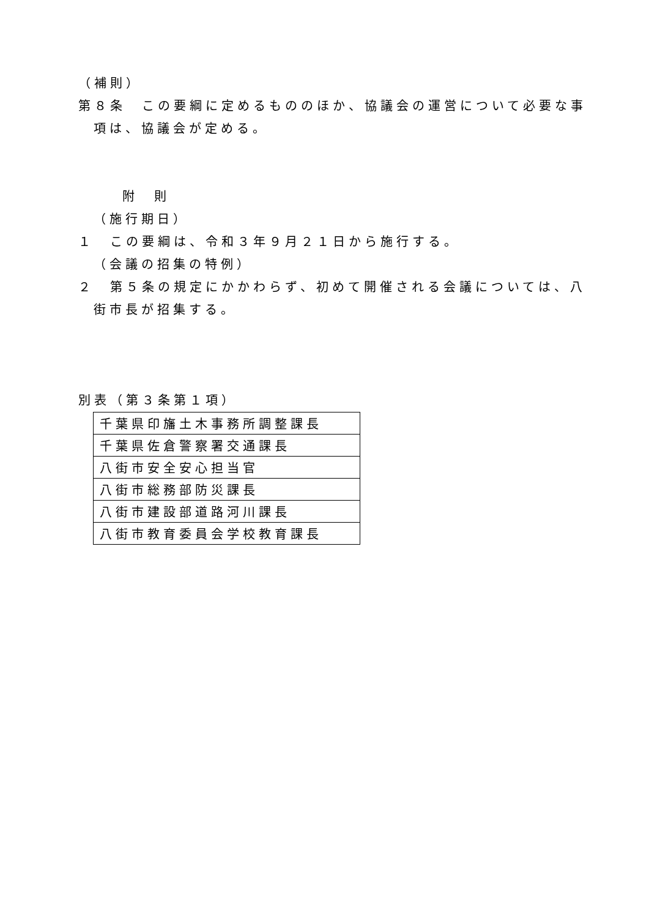（補則）
第８条　この要綱に定めるもののほか、協議会の運営について必要な事項は、協議会が定める。
附　則
（施行期日）
１　この要綱は、令和３年９月２１日から施行する。
（会議の招集の特例）
２　第５条の規定にかかわらず、初めて開催される会議については、八街市長が招集する。
別表（第３条第１項）
| 千葉県印旛土木事務所調整課長 |
| 千葉県佐倉警察署交通課長 |
| 八街市安全安心担当官 |
| 八街市総務部防災課長 |
| 八街市建設部道路河川課長 |
| 八街市教育委員会学校教育課長 |